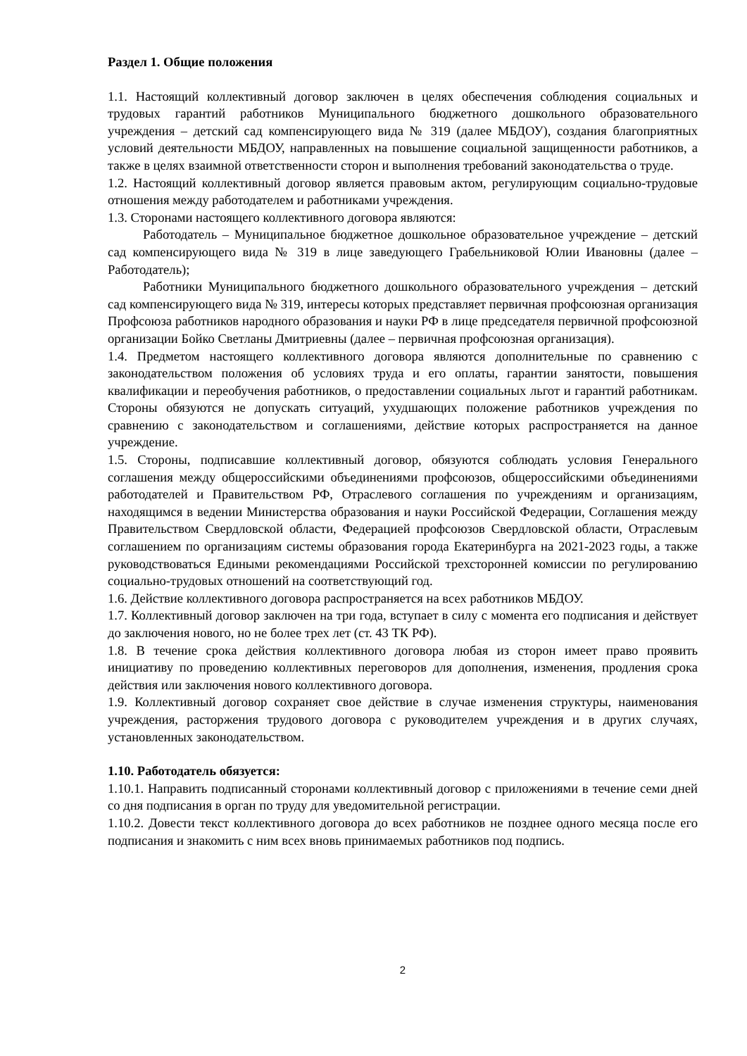Раздел 1. Общие положения
1.1. Настоящий коллективный договор заключен в целях обеспечения соблюдения социальных и трудовых гарантий работников Муниципального бюджетного дошкольного образовательного учреждения – детский сад компенсирующего вида № 319 (далее МБДОУ), создания благоприятных условий деятельности МБДОУ, направленных на повышение социальной защищенности работников, а также в целях взаимной ответственности сторон и выполнения требований законодательства о труде.
1.2. Настоящий коллективный договор является правовым актом, регулирующим социально-трудовые отношения между работодателем и работниками учреждения.
1.3. Сторонами настоящего коллективного договора являются:
Работодатель – Муниципальное бюджетное дошкольное образовательное учреждение – детский сад компенсирующего вида № 319 в лице заведующего Грабельниковой Юлии Ивановны (далее – Работодатель);
Работники Муниципального бюджетного дошкольного образовательного учреждения – детский сад компенсирующего вида № 319, интересы которых представляет первичная профсоюзная организация Профсоюза работников народного образования и науки РФ в лице председателя первичной профсоюзной организации Бойко Светланы Дмитриевны (далее – первичная профсоюзная организация).
1.4. Предметом настоящего коллективного договора являются дополнительные по сравнению с законодательством положения об условиях труда и его оплаты, гарантии занятости, повышения квалификации и переобучения работников, о предоставлении социальных льгот и гарантий работникам. Стороны обязуются не допускать ситуаций, ухудшающих положение работников учреждения по сравнению с законодательством и соглашениями, действие которых распространяется на данное учреждение.
1.5. Стороны, подписавшие коллективный договор, обязуются соблюдать условия Генерального соглашения между общероссийскими объединениями профсоюзов, общероссийскими объединениями работодателей и Правительством РФ, Отраслевого соглашения по учреждениям и организациям, находящимся в ведении Министерства образования и науки Российской Федерации, Соглашения между Правительством Свердловской области, Федерацией профсоюзов Свердловской области, Отраслевым соглашением по организациям системы образования города Екатеринбурга на 2021-2023 годы, а также руководствоваться Едиными рекомендациями Российской трехсторонней комиссии по регулированию социально-трудовых отношений на соответствующий год.
1.6. Действие коллективного договора распространяется на всех работников МБДОУ.
1.7. Коллективный договор заключен на три года, вступает в силу с момента его подписания и действует до заключения нового, но не более трех лет (ст. 43 ТК РФ).
1.8. В течение срока действия коллективного договора любая из сторон имеет право проявить инициативу по проведению коллективных переговоров для дополнения, изменения, продления срока действия или заключения нового коллективного договора.
1.9. Коллективный договор сохраняет свое действие в случае изменения структуры, наименования учреждения, расторжения трудового договора с руководителем учреждения и в других случаях, установленных законодательством.
1.10. Работодатель обязуется:
1.10.1. Направить подписанный сторонами коллективный договор с приложениями в течение семи дней со дня подписания в орган по труду для уведомительной регистрации.
1.10.2. Довести текст коллективного договора до всех работников не позднее одного месяца после его подписания и знакомить с ним всех вновь принимаемых работников под подпись.
2